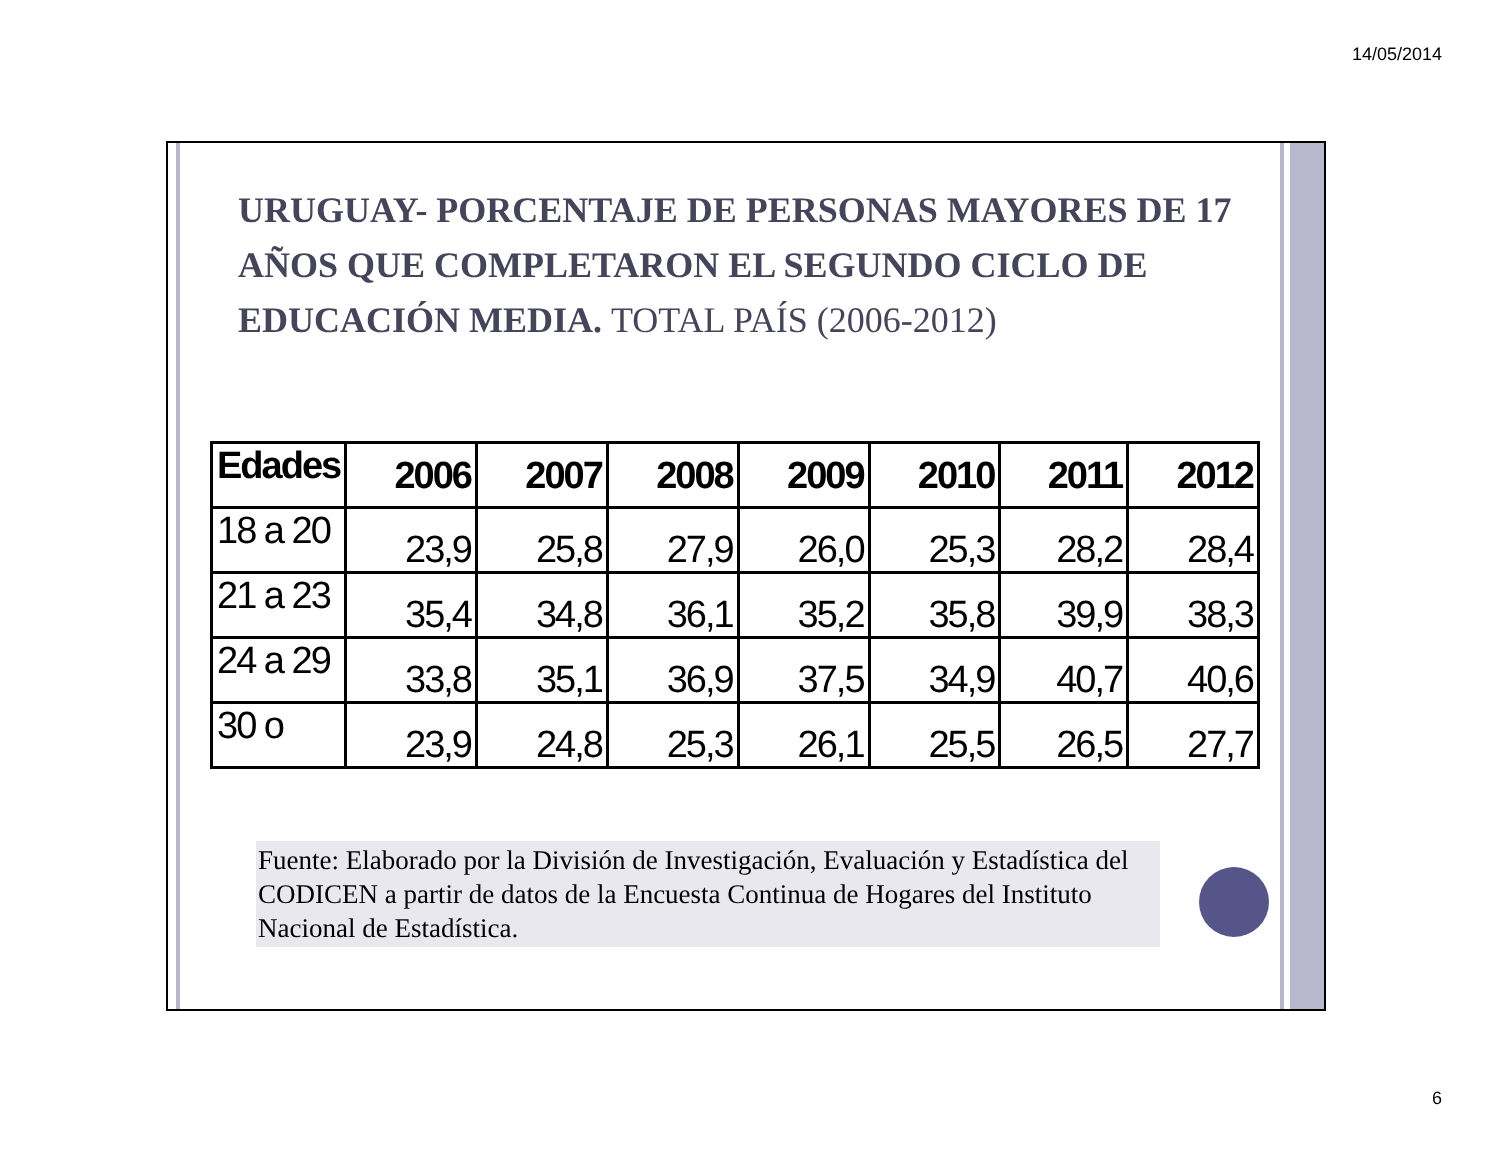14/05/2014
URUGUAY- PORCENTAJE DE PERSONAS MAYORES DE 17 AÑOS QUE COMPLETARON EL SEGUNDO CICLO DE EDUCACIÓN MEDIA. TOTAL PAÍS (2006-2012)
| Edades | 2006 | 2007 | 2008 | 2009 | 2010 | 2011 | 2012 |
| --- | --- | --- | --- | --- | --- | --- | --- |
| 18 a 20 | 23,9 | 25,8 | 27,9 | 26,0 | 25,3 | 28,2 | 28,4 |
| 21 a 23 | 35,4 | 34,8 | 36,1 | 35,2 | 35,8 | 39,9 | 38,3 |
| 24 a 29 | 33,8 | 35,1 | 36,9 | 37,5 | 34,9 | 40,7 | 40,6 |
| 30 o | 23,9 | 24,8 | 25,3 | 26,1 | 25,5 | 26,5 | 27,7 |
Fuente: Elaborado por la División de Investigación, Evaluación y Estadística del CODICEN a partir de datos de la Encuesta Continua de Hogares del Instituto Nacional de Estadística.
6